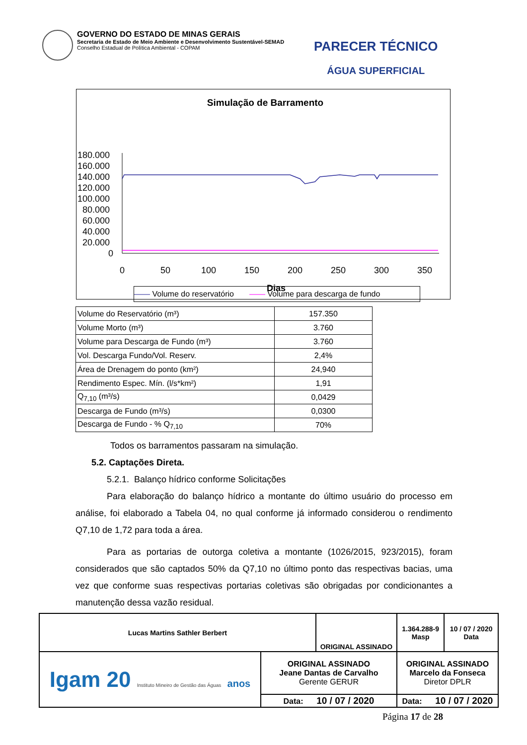GOVERNO DO ESTADO DE MINAS GERAIS
Secretaria de Estado de Meio Ambiente e Desenvolvimento Sustentável-SEMAD
Conselho Estadual de Política Ambiental - COPAM
PARECER TÉCNICO
ÁGUA SUPERFICIAL
Simulação de Barramento
180.000
160.000
140.000
120.000
100.000
80.000
60.000
40.000
20.000
0
0
50
100
150
200
250
300
350
Dias
—— Volume do reservatório —— Volume para descarga de fundo
| Volume do Reservatório (m³) | 157.350 |
| Volume Morto (m³) | 3.760 |
| Volume para Descarga de Fundo (m³) | 3.760 |
| Vol. Descarga Fundo/Vol. Reserv. | 2,4% |
| Área de Drenagem do ponto (km²) | 24,940 |
| Rendimento Espec. Mín. (l/s*km²) | 1,91 |
| Q<sub>7,10</sub> (m³/s) | 0,0429 |
| Descarga de Fundo (m³/s) | 0,0300 |
| Descarga de Fundo - % Q<sub>7,10</sub> | 70% |
Todos os barramentos passaram na simulação.
5.2. Captações Direta.
5.2.1. Balanço hídrico conforme Solicitações
Para elaboração do balanço hídrico a montante do último usuário do processo em análise, foi elaborado a Tabela 04, no qual conforme já informado considerou o rendimento Q7,10 de 1,72 para toda a área.
Para as portarias de outorga coletiva a montante (1026/2015, 923/2015), foram considerados que são captados 50% da Q7,10 no último ponto das respectivas bacias, uma vez que conforme suas respectivas portarias coletivas são obrigadas por condicionantes a manutenção dessa vazão residual.
| Lucas Martins Sathler Berbert | | ORIGINAL ASSINADO | | 1.364.288-9 Masp | 10 / 07 / 2020 Data |
| Igam 20 Instituto Mineiro de Gestão das Águas anos | ORIGINAL ASSINADO Jeane Dantas de Carvalho Gerente GERUR | | ORIGINAL ASSINADO Marcelo da Fonseca Diretor DPLR | | |
| | Data: 10 / 07 / 2020 | | Data: 10 / 07 / 2020 | | |
Página 17 de 28